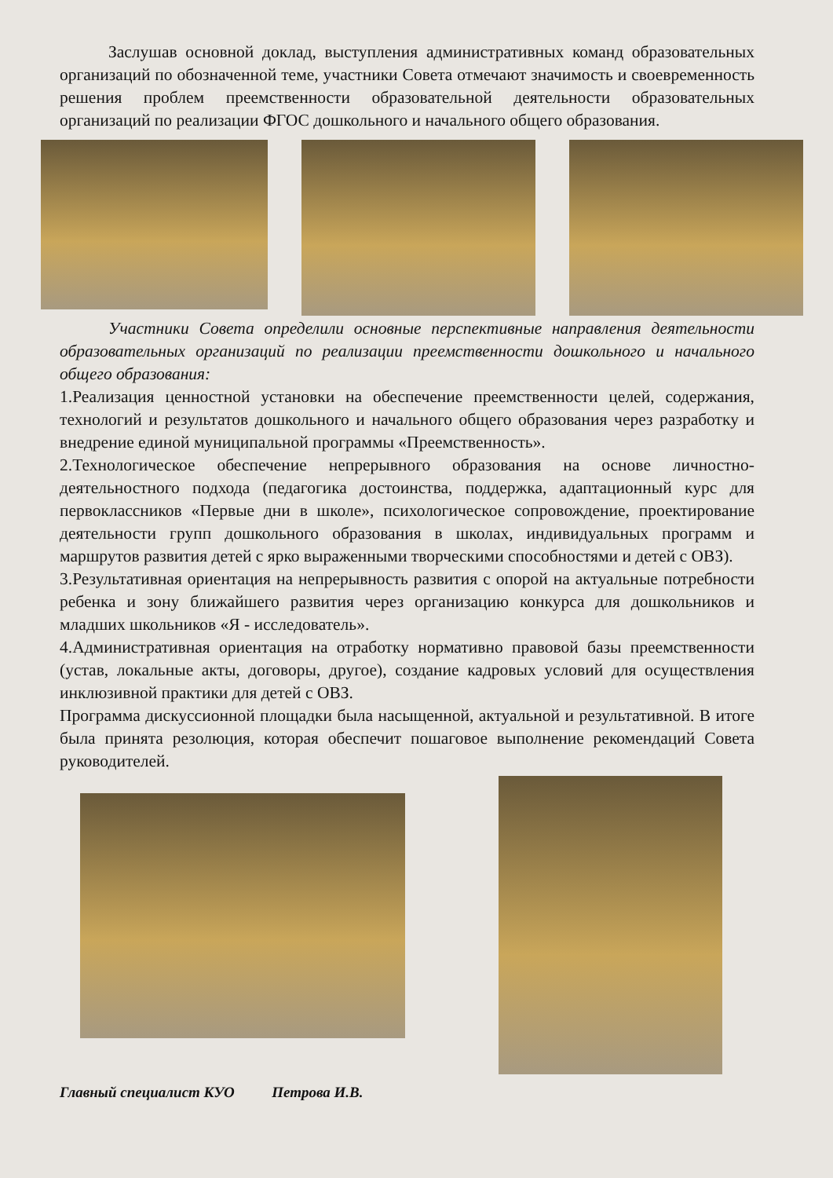Заслушав основной доклад, выступления административных команд образовательных организаций по обозначенной теме, участники Совета отмечают значимость и своевременность решения проблем преемственности образовательной деятельности образовательных организаций по реализации ФГОС дошкольного и начального общего образования.
Участники Совета определили основные перспективные направления деятельности образовательных организаций по реализации преемственности дошкольного и начального общего образования:
1.Реализация ценностной установки на обеспечение преемственности целей, содержания, технологий и результатов дошкольного и начального общего образования через разработку и внедрение единой муниципальной программы «Преемственность».
2.Технологическое обеспечение непрерывного образования на основе личностно-деятельностного подхода (педагогика достоинства, поддержка, адаптационный курс для первоклассников «Первые дни в школе», психологическое сопровождение, проектирование деятельности групп дошкольного образования в школах, индивидуальных программ и маршрутов развития детей с ярко выраженными творческими способностями и детей с ОВЗ).
3.Результативная ориентация на непрерывность развития с опорой на актуальные потребности ребенка и зону ближайшего развития через организацию конкурса для дошкольников и младших школьников «Я - исследователь».
4.Административная ориентация на отработку нормативно правовой базы преемственности (устав, локальные акты, договоры, другое), создание кадровых условий для осуществления инклюзивной практики для детей с ОВЗ.
Программа дискуссионной площадки была насыщенной, актуальной и результативной. В итоге была принята резолюция, которая обеспечит пошаговое выполнение рекомендаций Совета руководителей.
Главный специалист КУО Петрова И.В.